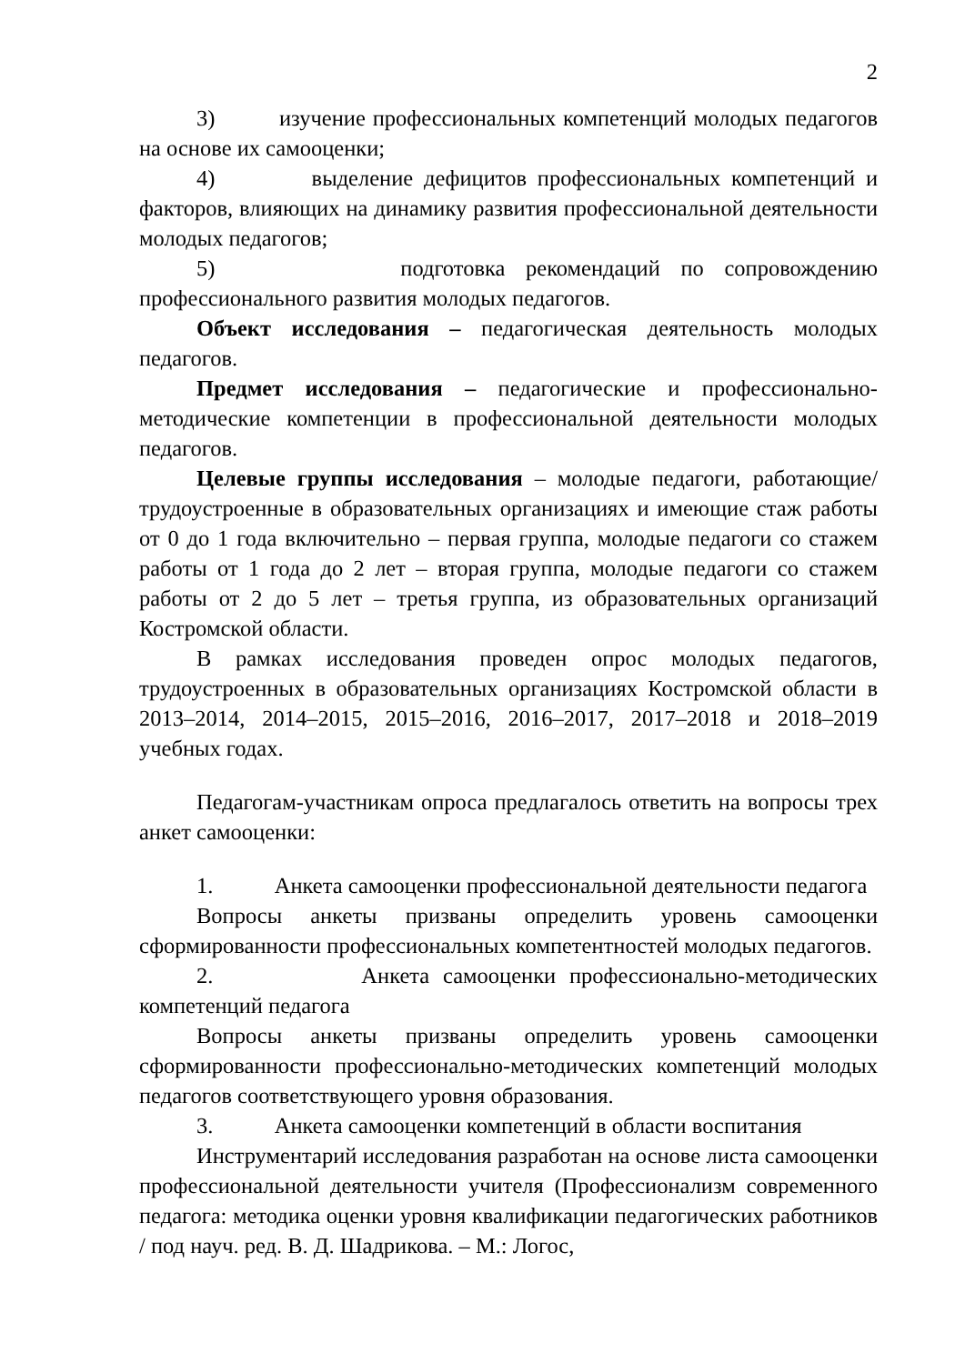2
3) изучение профессиональных компетенций молодых педагогов на основе их самооценки;
4) выделение дефицитов профессиональных компетенций и факторов, влияющих на динамику развития профессиональной деятельности молодых педагогов;
5) подготовка рекомендаций по сопровождению профессионального развития молодых педагогов.
Объект исследования – педагогическая деятельность молодых педагогов.
Предмет исследования – педагогические и профессионально-методические компетенции в профессиональной деятельности молодых педагогов.
Целевые группы исследования – молодые педагоги, работающие/трудоустроенные в образовательных организациях и имеющие стаж работы от 0 до 1 года включительно – первая группа, молодые педагоги со стажем работы от 1 года до 2 лет – вторая группа, молодые педагоги со стажем работы от 2 до 5 лет – третья группа, из образовательных организаций Костромской области.
В рамках исследования проведен опрос молодых педагогов, трудоустроенных в образовательных организациях Костромской области в 2013–2014, 2014–2015, 2015–2016, 2016–2017, 2017–2018 и 2018–2019 учебных годах.
Педагогам-участникам опроса предлагалось ответить на вопросы трех анкет самооценки:
1. Анкета самооценки профессиональной деятельности педагога
Вопросы анкеты призваны определить уровень самооценки сформированности профессиональных компетентностей молодых педагогов.
2. Анкета самооценки профессионально-методических компетенций педагога
Вопросы анкеты призваны определить уровень самооценки сформированности профессионально-методических компетенций молодых педагогов соответствующего уровня образования.
3. Анкета самооценки компетенций в области воспитания
Инструментарий исследования разработан на основе листа самооценки профессиональной деятельности учителя (Профессионализм современного педагога: методика оценки уровня квалификации педагогических работников / под науч. ред. В. Д. Шадрикова. – М.: Логос,